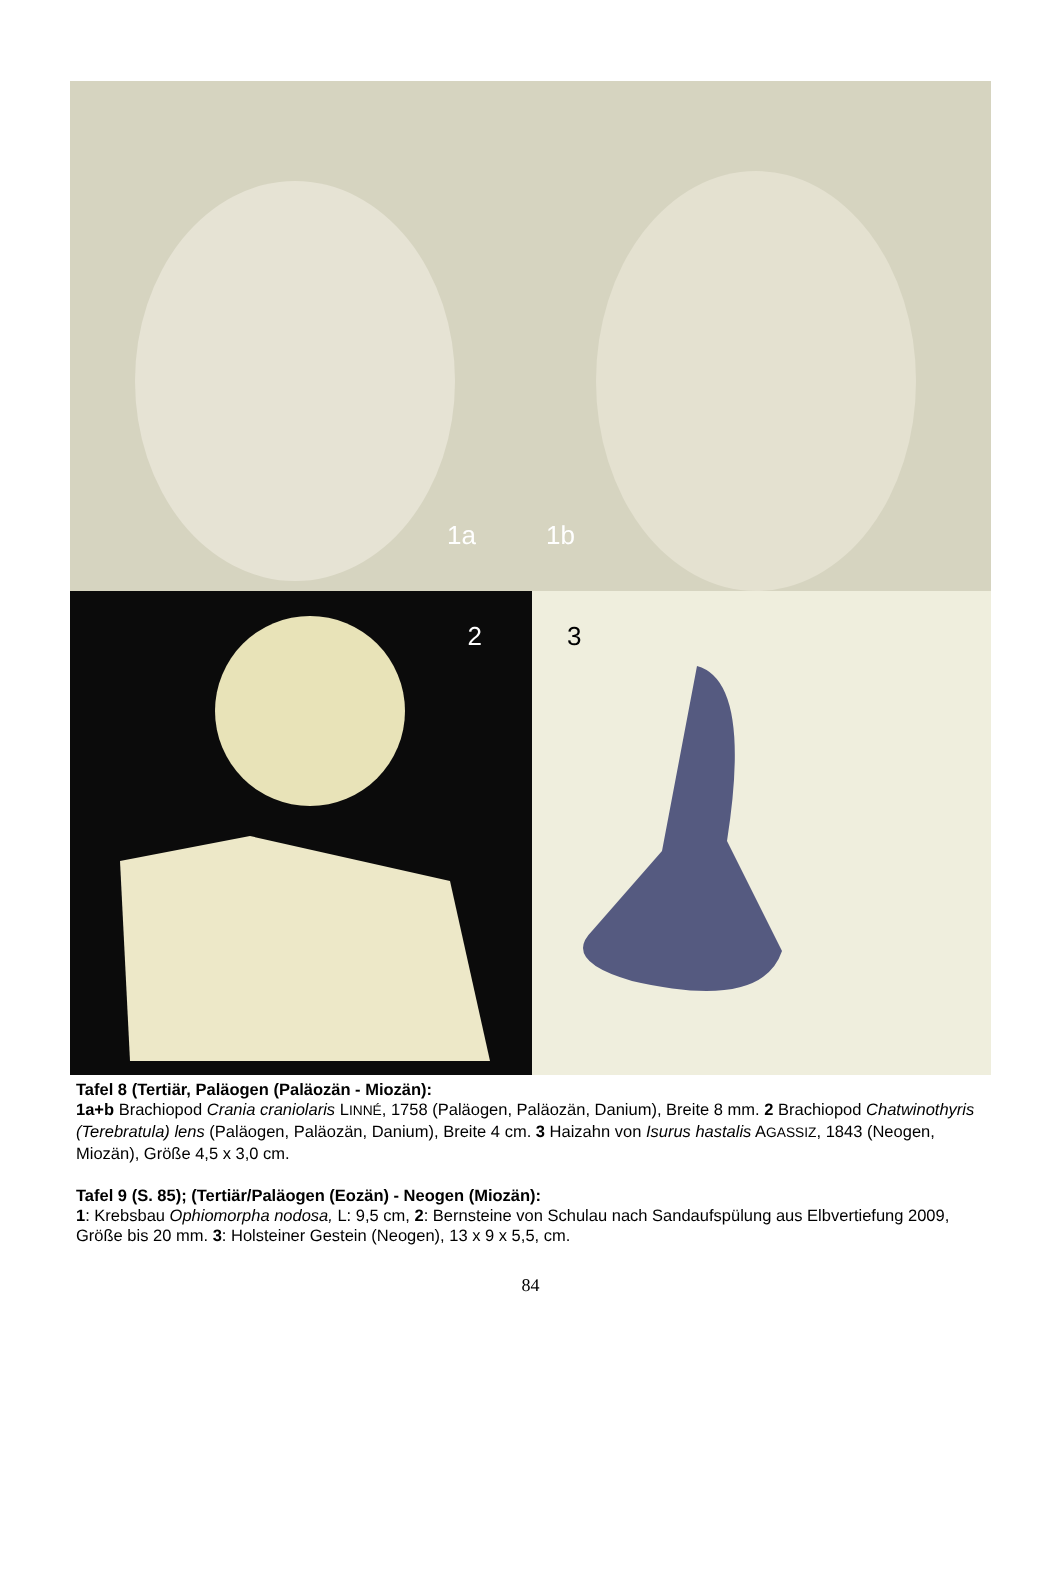1a
1b
2
3
Tafel 8 (Tertiär, Paläogen (Paläozän - Miozän):
1a+b Brachiopod Crania craniolaris LINNÉ, 1758 (Paläogen, Paläozän, Danium), Breite 8 mm. 2 Brachio­pod Chatwinothyris (Terebratula) lens (Paläogen, Paläozän, Danium), Breite 4 cm. 3 Haizahn von Isurus hastalis AGASSIZ, 1843 (Neogen, Miozän), Größe 4,5 x 3,0 cm.
Tafel 9 (S. 85); (Tertiär/Paläogen (Eozän) - Neogen (Miozän):
1: Krebsbau Ophiomorpha nodosa, L: 9,5 cm, 2: Bernsteine von Schulau nach Sandaufspülung aus Elb­vertiefung 2009, Größe bis 20 mm. 3: Holsteiner Gestein (Neogen), 13 x 9 x 5,5, cm.
84